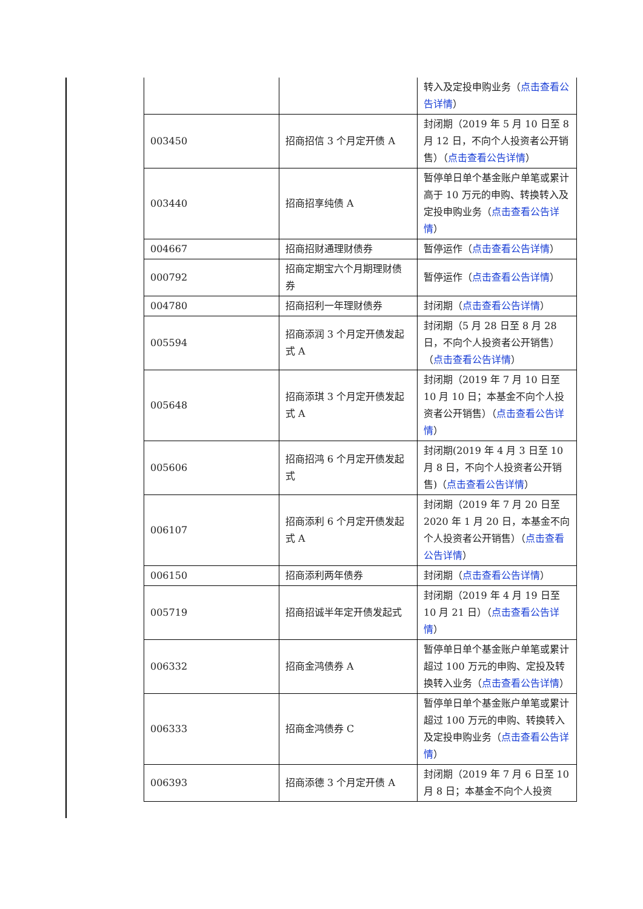| | | 转入及定投申购业务（ 点击查看公告详情 ） |
| 003450 | 招商招信 3 个月定开债 A | 封闭期（2019 年 5 月 10 日至 8 月 12 日，不向个人投资者公开销售）（ 点击查看公告详情 ） |
| 003440 | 招商招享纯债 A | 暂停单日单个基金账户单笔或累计高于 10 万元的申购、转换转入及定投申购业务（ 点击查看公告详情 ） |
| 004667 | 招商招财通理财债券 | 暂停运作（ 点击查看公告详情 ） |
| 000792 | 招商定期宝六个月期理财债券 | 暂停运作（ 点击查看公告详情 ） |
| 004780 | 招商招利一年理财债券 | 封闭期（ 点击查看公告详情 ） |
| 005594 | 招商添润 3 个月定开债发起式 A | 封闭期（5 月 28 日至 8 月 28 日，不向个人投资者公开销售）（ 点击查看公告详情 ） |
| 005648 | 招商添琪 3 个月定开债发起式 A | 封闭期（2019 年 7 月 10 日至 10 月 10 日；本基金不向个人投资者公开销售）（ 点击查看公告详情 ） |
| 005606 | 招商招鸿 6 个月定开债发起式 | 封闭期(2019 年 4 月 3 日至 10 月 8 日，不向个人投资者公开销售)（ 点击查看公告详情 ） |
| 006107 | 招商添利 6 个月定开债发起式 A | 封闭期（2019 年 7 月 20 日至 2020 年 1 月 20 日，本基金不向个人投资者公开销售）（ 点击查看公告详情 ） |
| 006150 | 招商添利两年债券 | 封闭期（ 点击查看公告详情 ） |
| 005719 | 招商招诚半年定开债发起式 | 封闭期（2019 年 4 月 19 日至 10 月 21 日）（ 点击查看公告详情 ） |
| 006332 | 招商金鸿债券 A | 暂停单日单个基金账户单笔或累计超过 100 万元的申购、定投及转换转入业务（ 点击查看公告详情 ） |
| 006333 | 招商金鸿债券 C | 暂停单日单个基金账户单笔或累计超过 100 万元的申购、转换转入及定投申购业务（ 点击查看公告详情 ） |
| 006393 | 招商添德 3 个月定开债 A | 封闭期（2019 年 7 月 6 日至 10 月 8 日；本基金不向个人投资 |